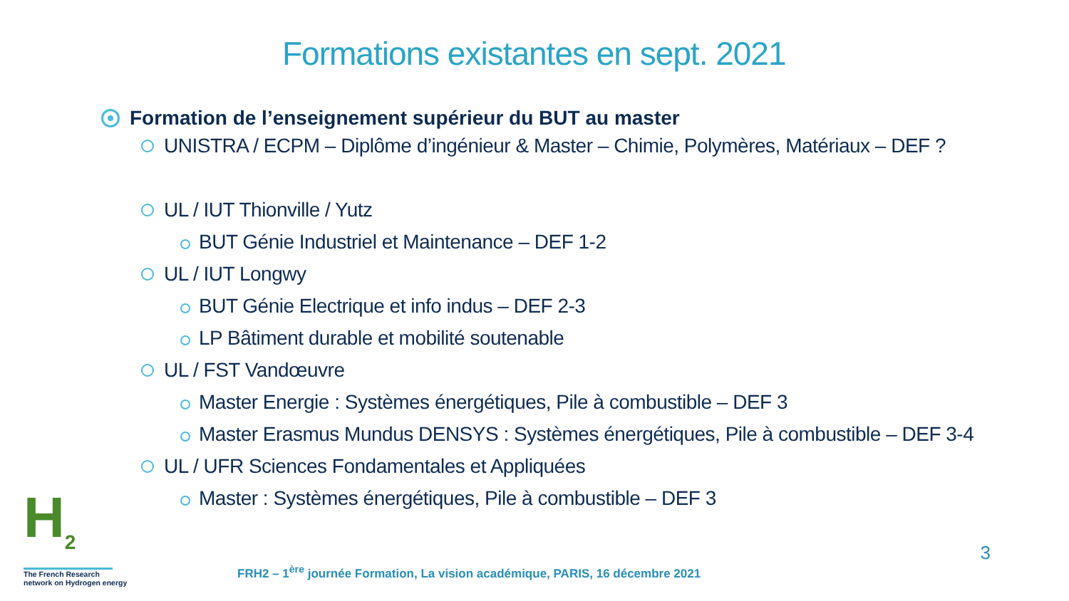Formations existantes en sept. 2021
Formation de l’enseignement supérieur du BUT au master
UNISTRA / ECPM – Diplôme d’ingénieur & Master – Chimie, Polymères, Matériaux – DEF ?
UL / IUT Thionville / Yutz
BUT Génie Industriel et Maintenance – DEF 1-2
UL / IUT Longwy
BUT Génie Electrique et info indus – DEF 2-3
LP Bâtiment durable et mobilité soutenable
UL / FST Vandœuvre
Master Energie : Systèmes énergétiques, Pile à combustible – DEF 3
Master Erasmus Mundus DENSYS : Systèmes énergétiques, Pile à combustible – DEF 3-4
UL / UFR Sciences Fondamentales et Appliquées
Master : Systèmes énergétiques, Pile à combustible – DEF 3
H<sub>2</sub>
The French Research
network on Hydrogen energy
FRH2 – 1<sup>ère</sup> journée Formation, La vision académique, PARIS, 16 décembre 2021
3